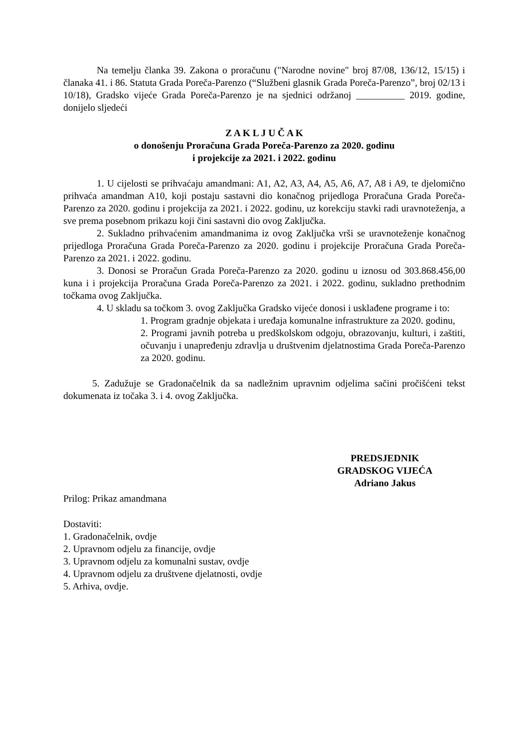Na temelju članka 39. Zakona o proračunu ("Narodne novine" broj 87/08, 136/12, 15/15) i članaka 41. i 86. Statuta Grada Poreča-Parenzo (“Službeni glasnik Grada Poreča-Parenzo”, broj 02/13 i 10/18), Gradsko vijeće Grada Poreča-Parenzo je na sjednici održanoj __________ 2019. godine, donijelo sljedeći
Z A K L J U Č A K
o donošenju Proračuna Grada Poreča-Parenzo za 2020. godinu
i projekcije za 2021. i 2022. godinu
1. U cijelosti se prihvaćaju amandmani: A1, A2, A3, A4, A5, A6, A7, A8 i A9, te djelomično prihvaća amandman A10, koji postaju sastavni dio konačnog prijedloga Proračuna Grada Poreča-Parenzo za 2020. godinu i projekcija za 2021. i 2022. godinu, uz korekciju stavki radi uravnoteženja, a sve prema posebnom prikazu koji čini sastavni dio ovog Zaključka.
2. Sukladno prihvaćenim amandmanima iz ovog Zaključka vrši se uravnoteženje konačnog prijedloga Proračuna Grada Poreča-Parenzo za 2020. godinu i projekcije Proračuna Grada Poreča-Parenzo za 2021. i 2022. godinu.
3. Donosi se Proračun Grada Poreča-Parenzo za 2020. godinu u iznosu od 303.868.456,00 kuna i i projekcija Proračuna Grada Poreča-Parenzo za 2021. i 2022. godinu, sukladno prethodnim točkama ovog Zaključka.
4. U skladu sa točkom 3. ovog Zaključka Gradsko vijeće donosi i usklađene programe i to:
1. Program gradnje objekata i uređaja komunalne infrastrukture za 2020. godinu,
2. Programi javnih potreba u predškolskom odgoju, obrazovanju, kulturi, i zaštiti, očuvanju i unapređenju zdravlja u društvenim djelatnostima Grada Poreča-Parenzo za 2020. godinu.
5. Zadužuje se Gradonačelnik da sa nadležnim upravnim odjelima sačini pročišćeni tekst dokumenata iz točaka 3. i 4. ovog Zaključka.
PREDSJEDNIK
GRADSKOG VIJEĆA
Adriano Jakus
Prilog: Prikaz amandmana
Dostaviti:
1. Gradonačelnik, ovdje
2. Upravnom odjelu za financije, ovdje
3. Upravnom odjelu za komunalni sustav, ovdje
4. Upravnom odjelu za društvene djelatnosti, ovdje
5. Arhiva, ovdje.